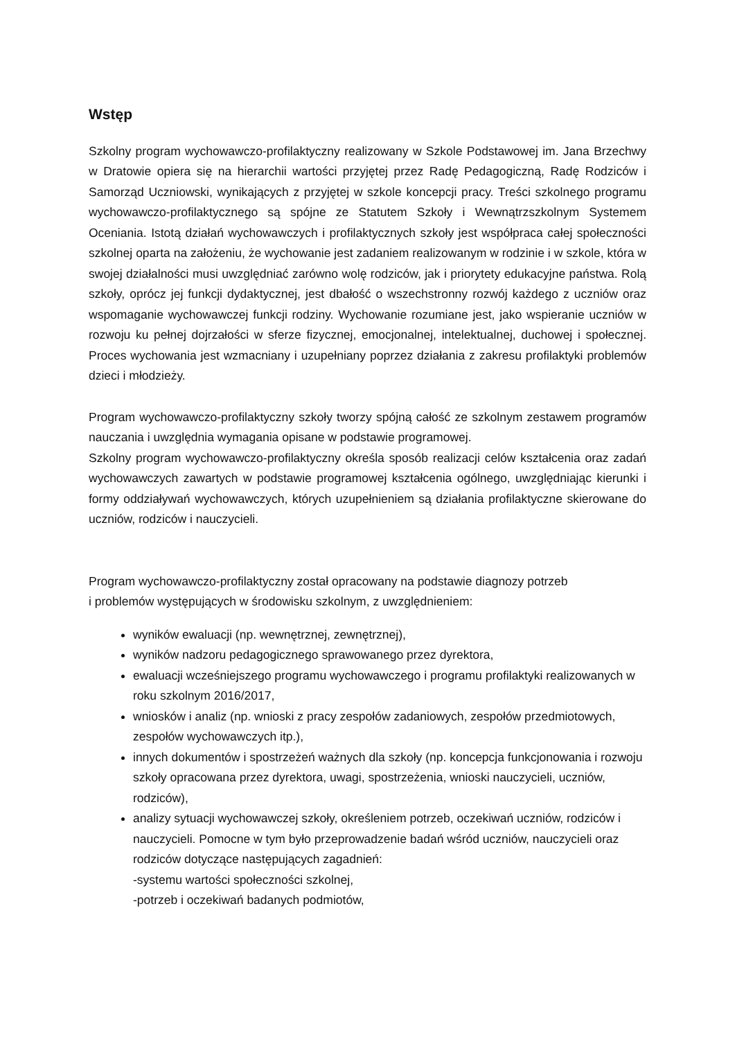Wstęp
Szkolny program wychowawczo-profilaktyczny realizowany w Szkole Podstawowej im. Jana Brzechwy w Dratowie opiera się na hierarchii wartości przyjętej przez Radę Pedagogiczną, Radę Rodziców i Samorząd Uczniowski, wynikających z przyjętej w szkole koncepcji pracy. Treści szkolnego programu wychowawczo-profilaktycznego są spójne ze Statutem Szkoły i Wewnątrzszkolnym Systemem Oceniania. Istotą działań wychowawczych i profilaktycznych szkoły jest współpraca całej społeczności szkolnej oparta na założeniu, że wychowanie jest zadaniem realizowanym w rodzinie i w szkole, która w swojej działalności musi uwzględniać zarówno wolę rodziców, jak i priorytety edukacyjne państwa. Rolą szkoły, oprócz jej funkcji dydaktycznej, jest dbałość o wszechstronny rozwój każdego z uczniów oraz wspomaganie wychowawczej funkcji rodziny. Wychowanie rozumiane jest, jako wspieranie uczniów w rozwoju ku pełnej dojrzałości w sferze fizycznej, emocjonalnej, intelektualnej, duchowej i społecznej. Proces wychowania jest wzmacniany i uzupełniany poprzez działania z zakresu profilaktyki problemów dzieci i młodzieży.
Program wychowawczo-profilaktyczny szkoły tworzy spójną całość ze szkolnym zestawem programów nauczania i uwzględnia wymagania opisane w podstawie programowej.
Szkolny program wychowawczo-profilaktyczny określa sposób realizacji celów kształcenia oraz zadań wychowawczych zawartych w podstawie programowej kształcenia ogólnego, uwzględniając kierunki i formy oddziaływań wychowawczych, których uzupełnieniem są działania profilaktyczne skierowane do uczniów, rodziców i nauczycieli.
Program wychowawczo-profilaktyczny został opracowany na podstawie diagnozy potrzeb
i problemów występujących w środowisku szkolnym, z uwzględnieniem:
wyników ewaluacji (np. wewnętrznej, zewnętrznej),
wyników nadzoru pedagogicznego sprawowanego przez dyrektora,
ewaluacji wcześniejszego programu wychowawczego i programu profilaktyki realizowanych w roku szkolnym 2016/2017,
wniosków i analiz (np. wnioski z pracy zespołów zadaniowych, zespołów przedmiotowych, zespołów wychowawczych itp.),
innych dokumentów i spostrzeżeń ważnych dla szkoły (np. koncepcja funkcjonowania i rozwoju szkoły opracowana przez dyrektora, uwagi, spostrzeżenia, wnioski nauczycieli, uczniów, rodziców),
analizy sytuacji wychowawczej szkoły, określeniem potrzeb, oczekiwań uczniów, rodziców i nauczycieli. Pomocne w tym było przeprowadzenie badań wśród uczniów, nauczycieli oraz rodziców dotyczące następujących zagadnień:
-systemu wartości społeczności szkolnej,
-potrzeb i oczekiwań badanych podmiotów,